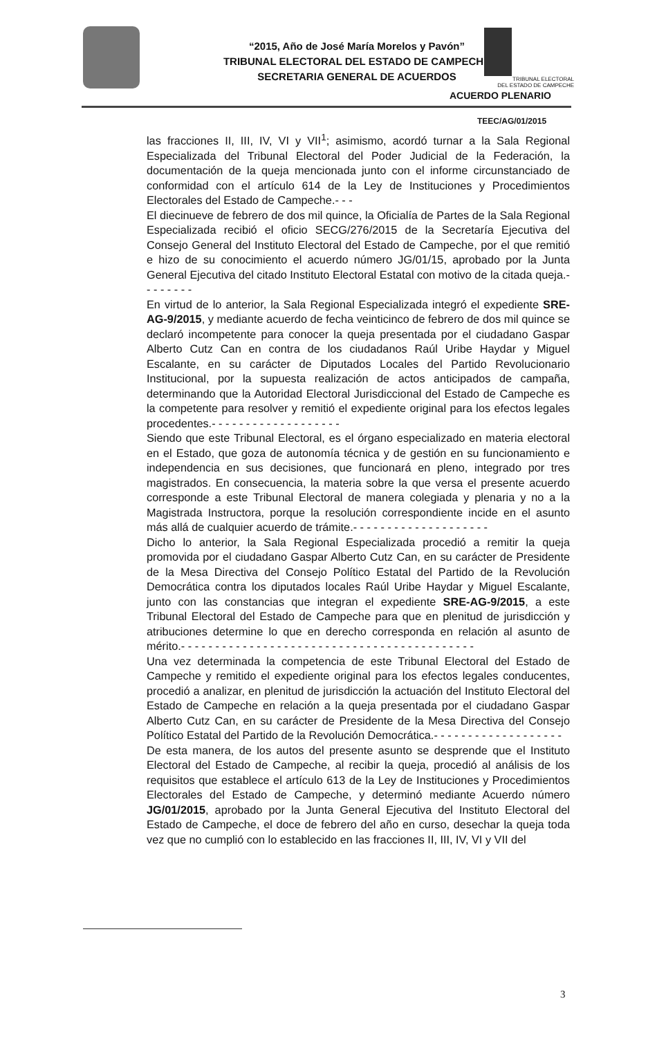“2015, Año de José María Morelos y Pavón”
TRIBUNAL ELECTORAL DEL ESTADO DE CAMPECHE
SECRETARIA GENERAL DE ACUERDOS
TRIBUNAL ELECTORAL
DEL ESTADO DE CAMPECHE
ACUERDO PLENARIO
TEEC/AG/01/2015
las fracciones II, III, IV, VI y VII<sup>1</sup>; asimismo, acordó turnar a la Sala Regional Especializada del Tribunal Electoral del Poder Judicial de la Federación, la documentación de la queja mencionada junto con el informe circunstanciado de conformidad con el artículo 614 de la Ley de Instituciones y Procedimientos Electorales del Estado de Campeche.- - -
El diecinueve de febrero de dos mil quince, la Oficialía de Partes de la Sala Regional Especializada recibió el oficio SECG/276/2015 de la Secretaría Ejecutiva del Consejo General del Instituto Electoral del Estado de Campeche, por el que remitió e hizo de su conocimiento el acuerdo número JG/01/15, aprobado por la Junta General Ejecutiva del citado Instituto Electoral Estatal con motivo de la citada queja.- - - - - - - -
En virtud de lo anterior, la Sala Regional Especializada integró el expediente SRE-AG-9/2015, y mediante acuerdo de fecha veinticinco de febrero de dos mil quince se declaró incompetente para conocer la queja presentada por el ciudadano Gaspar Alberto Cutz Can en contra de los ciudadanos Raúl Uribe Haydar y Miguel Escalante, en su carácter de Diputados Locales del Partido Revolucionario Institucional, por la supuesta realización de actos anticipados de campaña, determinando que la Autoridad Electoral Jurisdiccional del Estado de Campeche es la competente para resolver y remitió el expediente original para los efectos legales procedentes.- - - - - - - - - - - - - - - - - - -
Siendo que este Tribunal Electoral, es el órgano especializado en materia electoral en el Estado, que goza de autonomía técnica y de gestión en su funcionamiento e independencia en sus decisiones, que funcionará en pleno, integrado por tres magistrados. En consecuencia, la materia sobre la que versa el presente acuerdo corresponde a este Tribunal Electoral de manera colegiada y plenaria y no a la Magistrada Instructora, porque la resolución correspondiente incide en el asunto más allá de cualquier acuerdo de trámite.- - - - - - - - - - - - - - - - - - - -
Dicho lo anterior, la Sala Regional Especializada procedió a remitir la queja promovida por el ciudadano Gaspar Alberto Cutz Can, en su carácter de Presidente de la Mesa Directiva del Consejo Político Estatal del Partido de la Revolución Democrática contra los diputados locales Raúl Uribe Haydar y Miguel Escalante, junto con las constancias que integran el expediente SRE-AG-9/2015, a este Tribunal Electoral del Estado de Campeche para que en plenitud de jurisdicción y atribuciones determine lo que en derecho corresponda en relación al asunto de mérito.- - - - - - - - - - - - - - - - - - - - - - - - - - - - - - - - - - - - - - - - - - -
Una vez determinada la competencia de este Tribunal Electoral del Estado de Campeche y remitido el expediente original para los efectos legales conducentes, procedió a analizar, en plenitud de jurisdicción la actuación del Instituto Electoral del Estado de Campeche en relación a la queja presentada por el ciudadano Gaspar Alberto Cutz Can, en su carácter de Presidente de la Mesa Directiva del Consejo Político Estatal del Partido de la Revolución Democrática.- - - - - - - - - - - - - - - - - - -
De esta manera, de los autos del presente asunto se desprende que el Instituto Electoral del Estado de Campeche, al recibir la queja, procedió al análisis de los requisitos que establece el artículo 613 de la Ley de Instituciones y Procedimientos Electorales del Estado de Campeche, y determinó mediante Acuerdo número JG/01/2015, aprobado por la Junta General Ejecutiva del Instituto Electoral del Estado de Campeche, el doce de febrero del año en curso, desechar la queja toda vez que no cumplió con lo establecido en las fracciones II, III, IV, VI y VII del
3